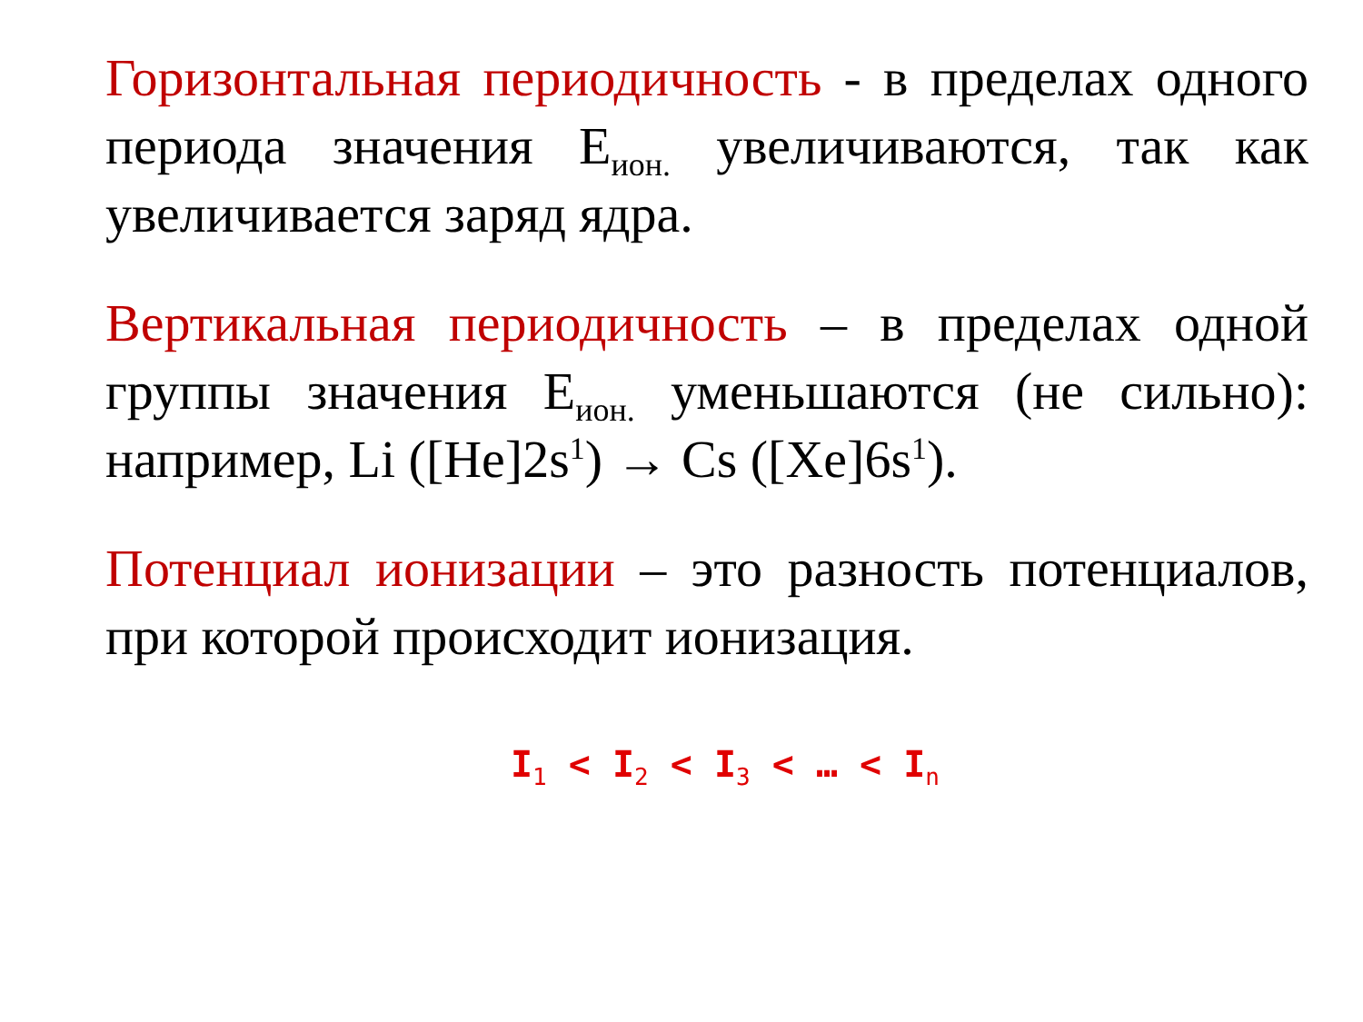Горизонтальная периодичность - в пределах одного периода значения Е<sub>ион.</sub> увеличиваются, так как увеличивается заряд ядра.
Вертикальная периодичность – в пределах одной группы значения Е<sub>ион.</sub> уменьшаются (не сильно): например, Li ([He]2s<sup>1</sup>) → Cs ([Xe]6s<sup>1</sup>).
Потенциал ионизации – это разность потенциалов, при которой происходит ионизация.
I<sub>1</sub> < I<sub>2</sub> < I<sub>3</sub> < … < I<sub>n</sub>